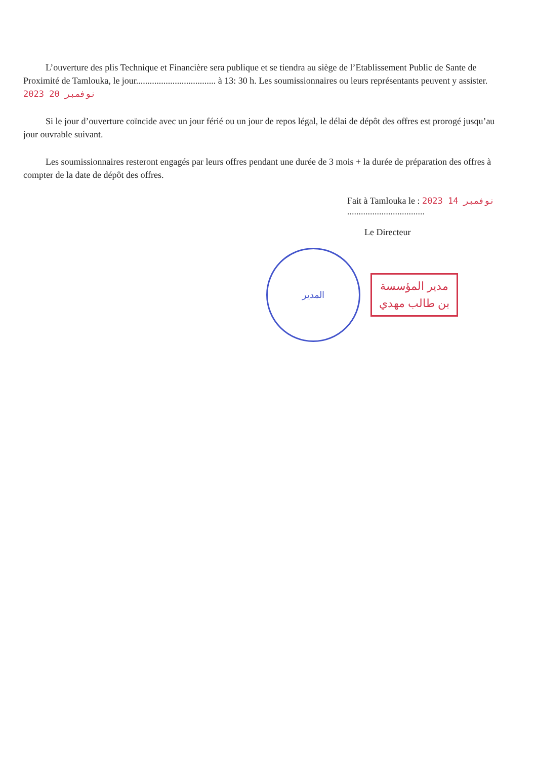L’ouverture des plis Technique et Financière sera publique et se tiendra au siège de l’Etablissement Public de Sante de Proximité de Tamlouka, le jour................................... à 13: 30 h. Les soumissionnaires ou leurs représentants peuvent y assister. 2023 نوفمبر 20
Si le jour d’ouverture coïncide avec un jour férié ou un jour de repos légal, le délai de dépôt des offres est prorogé jusqu’au jour ouvrable suivant.
Les soumissionnaires resteront engagés par leurs offres pendant une durée de 3 mois + la durée de préparation des offres à compter de la date de dépôt des offres.
Fait à Tamlouka le : 2023 نوفمبر 14 ..................................
Le Directeur
المدير
مدير المؤسسة
بن طالب مهدي